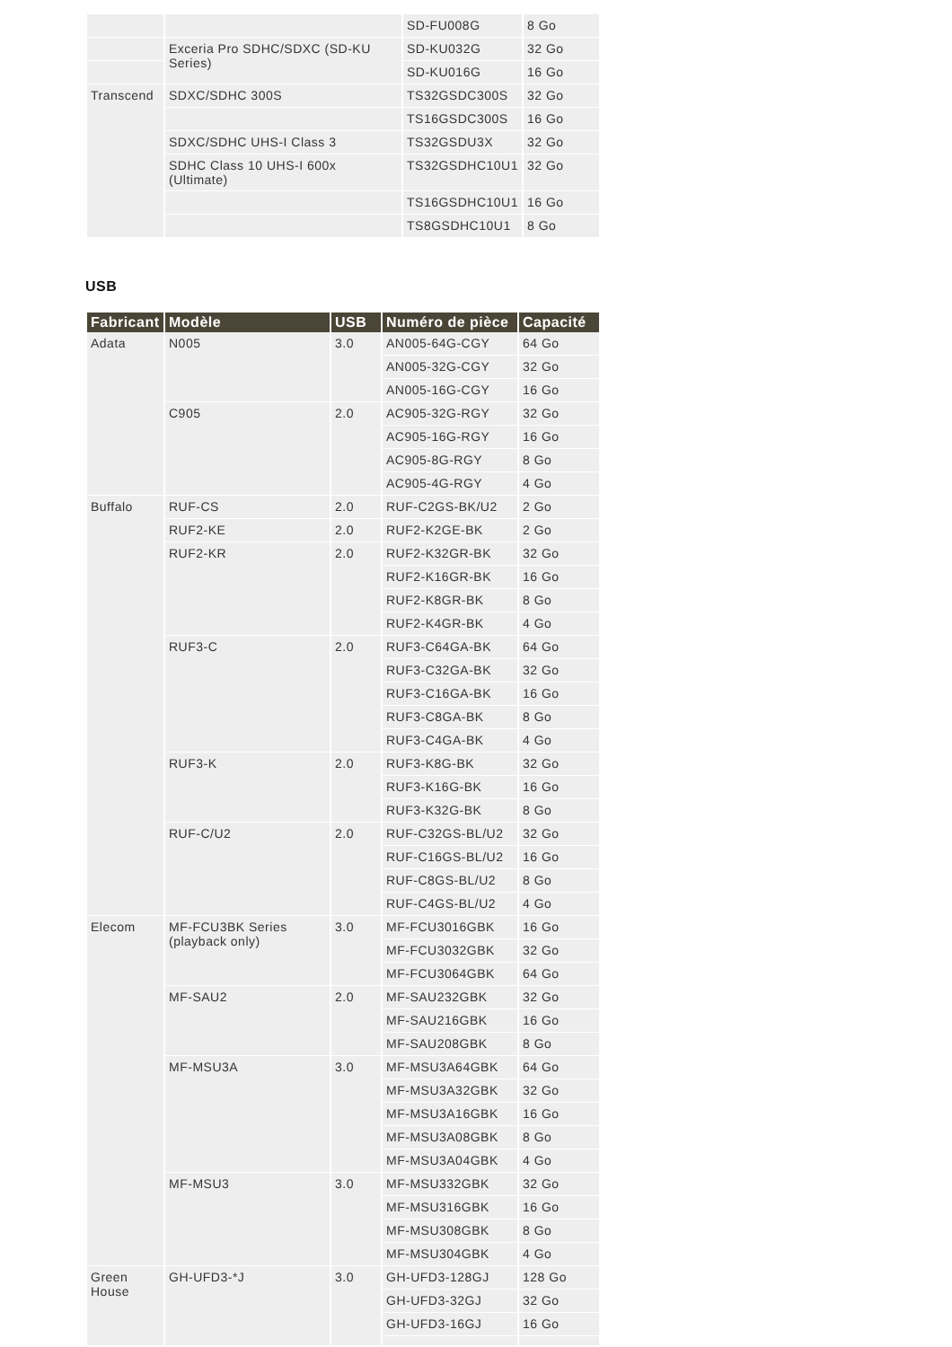| | | SD-FU008G | 8 Go |
| | Exceria Pro SDHC/SDXC (SD-KU Series) | SD-KU032G | 32 Go |
| | | SD-KU016G | 16 Go |
| Transcend | SDXC/SDHC 300S | TS32GSDC300S | 32 Go |
| | | TS16GSDC300S | 16 Go |
| | SDXC/SDHC UHS-I Class 3 | TS32GSDU3X | 32 Go |
| | SDHC Class 10 UHS-I 600x (Ultimate) | TS32GSDHC10U1 | 32 Go |
| | | TS16GSDHC10U1 | 16 Go |
| | | TS8GSDHC10U1 | 8 Go |
USB
| Fabricant | Modèle | USB | Numéro de pièce | Capacité |
| --- | --- | --- | --- | --- |
| Adata | N005 | 3.0 | AN005-64G-CGY | 64 Go |
| | | | AN005-32G-CGY | 32 Go |
| | | | AN005-16G-CGY | 16 Go |
| | C905 | 2.0 | AC905-32G-RGY | 32 Go |
| | | | AC905-16G-RGY | 16 Go |
| | | | AC905-8G-RGY | 8 Go |
| | | | AC905-4G-RGY | 4 Go |
| Buffalo | RUF-CS | 2.0 | RUF-C2GS-BK/U2 | 2 Go |
| | RUF2-KE | 2.0 | RUF2-K2GE-BK | 2 Go |
| | RUF2-KR | 2.0 | RUF2-K32GR-BK | 32 Go |
| | | | RUF2-K16GR-BK | 16 Go |
| | | | RUF2-K8GR-BK | 8 Go |
| | | | RUF2-K4GR-BK | 4 Go |
| | RUF3-C | 2.0 | RUF3-C64GA-BK | 64 Go |
| | | | RUF3-C32GA-BK | 32 Go |
| | | | RUF3-C16GA-BK | 16 Go |
| | | | RUF3-C8GA-BK | 8 Go |
| | | | RUF3-C4GA-BK | 4 Go |
| | RUF3-K | 2.0 | RUF3-K8G-BK | 32 Go |
| | | | RUF3-K16G-BK | 16 Go |
| | | | RUF3-K32G-BK | 8 Go |
| | RUF-C/U2 | 2.0 | RUF-C32GS-BL/U2 | 32 Go |
| | | | RUF-C16GS-BL/U2 | 16 Go |
| | | | RUF-C8GS-BL/U2 | 8 Go |
| | | | RUF-C4GS-BL/U2 | 4 Go |
| Elecom | MF-FCU3BK Series (playback only) | 3.0 | MF-FCU3016GBK | 16 Go |
| | | | MF-FCU3032GBK | 32 Go |
| | | | MF-FCU3064GBK | 64 Go |
| | MF-SAU2 | 2.0 | MF-SAU232GBK | 32 Go |
| | | | MF-SAU216GBK | 16 Go |
| | | | MF-SAU208GBK | 8 Go |
| | MF-MSU3A | 3.0 | MF-MSU3A64GBK | 64 Go |
| | | | MF-MSU3A32GBK | 32 Go |
| | | | MF-MSU3A16GBK | 16 Go |
| | | | MF-MSU3A08GBK | 8 Go |
| | | | MF-MSU3A04GBK | 4 Go |
| | MF-MSU3 | 3.0 | MF-MSU332GBK | 32 Go |
| | | | MF-MSU316GBK | 16 Go |
| | | | MF-MSU308GBK | 8 Go |
| | | | MF-MSU304GBK | 4 Go |
| Green House | GH-UFD3-*J | 3.0 | GH-UFD3-128GJ | 128 Go |
| | | | GH-UFD3-32GJ | 32 Go |
| | | | GH-UFD3-16GJ | 16 Go |